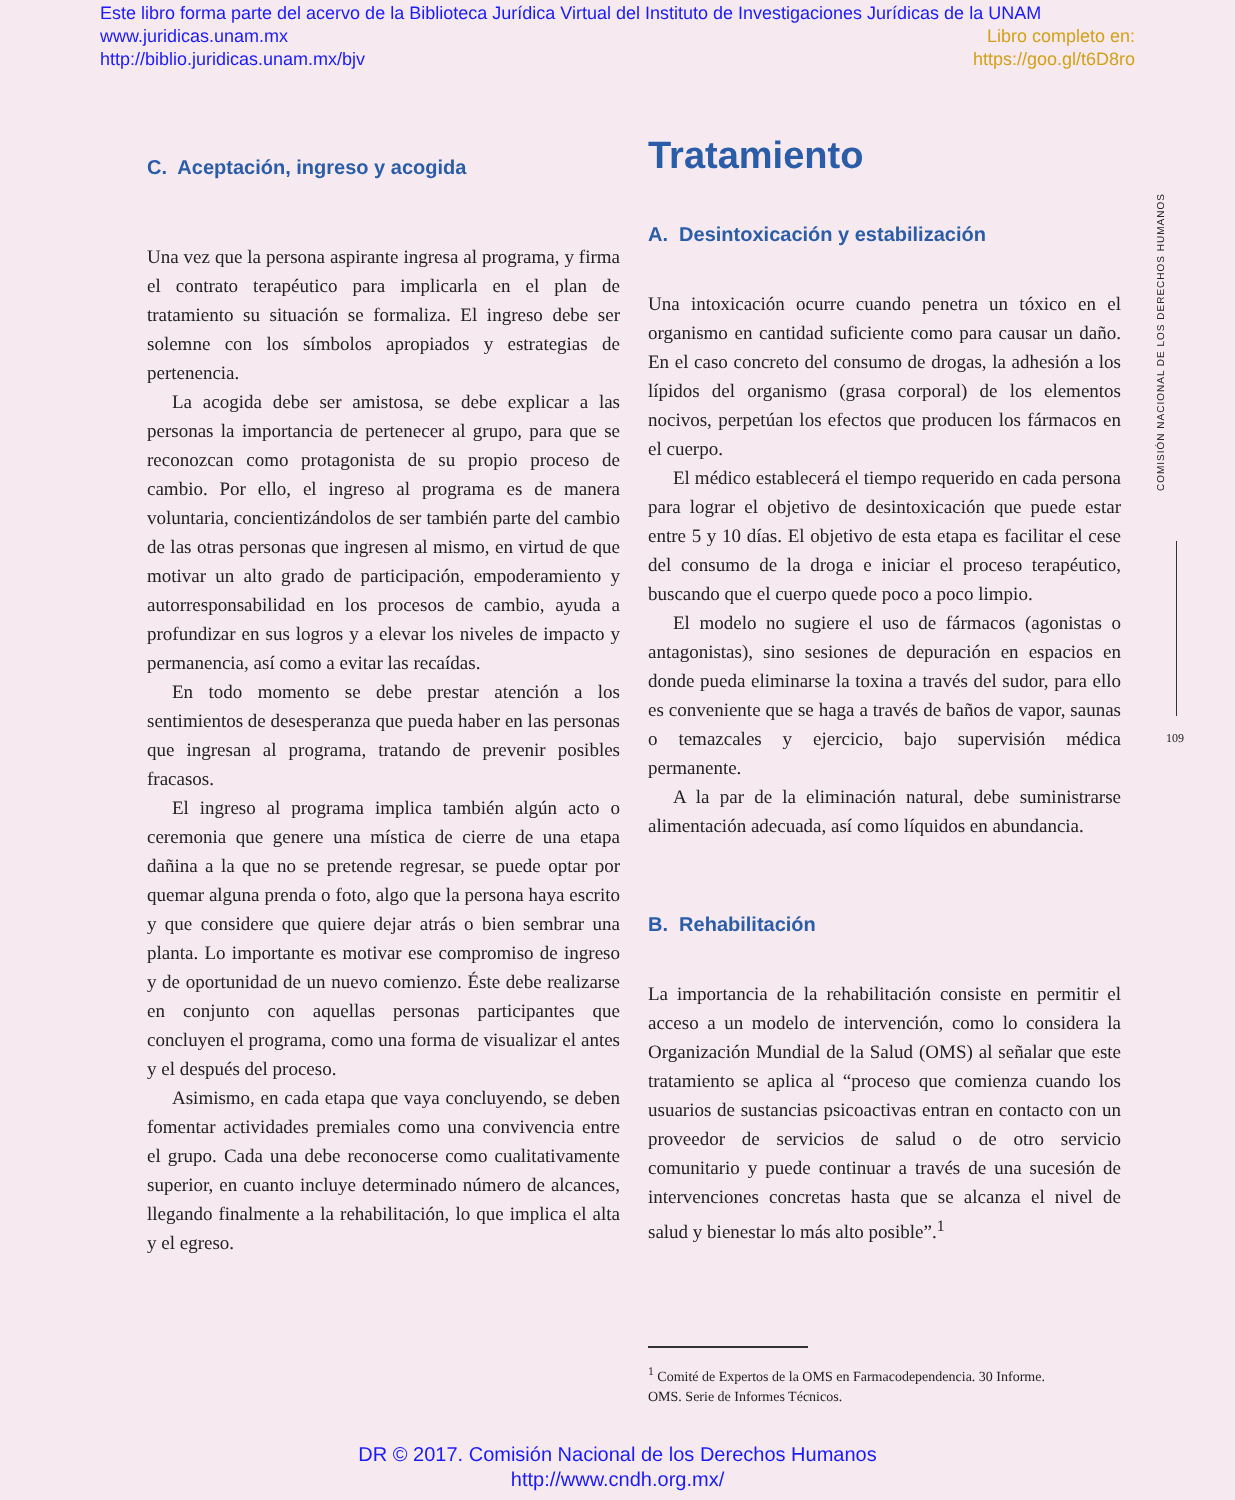Este libro forma parte del acervo de la Biblioteca Jurídica Virtual del Instituto de Investigaciones Jurídicas de la UNAM
www.juridicas.unam.mx Libro completo en:
http://biblio.juridicas.unam.mx/bjv https://goo.gl/t6D8ro
C. Aceptación, ingreso y acogida
Una vez que la persona aspirante ingresa al programa, y firma el contrato terapéutico para implicarla en el plan de tratamiento su situación se formaliza. El ingreso debe ser solemne con los símbolos apropiados y estrategias de pertenencia.
La acogida debe ser amistosa, se debe explicar a las personas la importancia de pertenecer al grupo, para que se reconozcan como protagonista de su propio proceso de cambio. Por ello, el ingreso al programa es de manera voluntaria, concientizándolos de ser también parte del cambio de las otras personas que ingresen al mismo, en virtud de que motivar un alto grado de participación, empoderamiento y autorresponsabilidad en los procesos de cambio, ayuda a profundizar en sus logros y a elevar los niveles de impacto y permanencia, así como a evitar las recaídas.
En todo momento se debe prestar atención a los sentimientos de desesperanza que pueda haber en las personas que ingresan al programa, tratando de prevenir posibles fracasos.
El ingreso al programa implica también algún acto o ceremonia que genere una mística de cierre de una etapa dañina a la que no se pretende regresar, se puede optar por quemar alguna prenda o foto, algo que la persona haya escrito y que considere que quiere dejar atrás o bien sembrar una planta. Lo importante es motivar ese compromiso de ingreso y de oportunidad de un nuevo comienzo. Éste debe realizarse en conjunto con aquellas personas participantes que concluyen el programa, como una forma de visualizar el antes y el después del proceso.
Asimismo, en cada etapa que vaya concluyendo, se deben fomentar actividades premiales como una convivencia entre el grupo. Cada una debe reconocerse como cualitativamente superior, en cuanto incluye determinado número de alcances, llegando finalmente a la rehabilitación, lo que implica el alta y el egreso.
Tratamiento
A. Desintoxicación y estabilización
Una intoxicación ocurre cuando penetra un tóxico en el organismo en cantidad suficiente como para causar un daño. En el caso concreto del consumo de drogas, la adhesión a los lípidos del organismo (grasa corporal) de los elementos nocivos, perpetúan los efectos que producen los fármacos en el cuerpo.
El médico establecerá el tiempo requerido en cada persona para lograr el objetivo de desintoxicación que puede estar entre 5 y 10 días. El objetivo de esta etapa es facilitar el cese del consumo de la droga e iniciar el proceso terapéutico, buscando que el cuerpo quede poco a poco limpio.
El modelo no sugiere el uso de fármacos (agonistas o antagonistas), sino sesiones de depuración en espacios en donde pueda eliminarse la toxina a través del sudor, para ello es conveniente que se haga a través de baños de vapor, saunas o temazcales y ejercicio, bajo supervisión médica permanente.
A la par de la eliminación natural, debe suministrarse alimentación adecuada, así como líquidos en abundancia.
B. Rehabilitación
La importancia de la rehabilitación consiste en permitir el acceso a un modelo de intervención, como lo considera la Organización Mundial de la Salud (OMS) al señalar que este tratamiento se aplica al “proceso que comienza cuando los usuarios de sustancias psicoactivas entran en contacto con un proveedor de servicios de salud o de otro servicio comunitario y puede continuar a través de una sucesión de intervenciones concretas hasta que se alcanza el nivel de salud y bienestar lo más alto posible”.<sup>1</sup>
<sup>1</sup> Comité de Expertos de la OMS en Farmacodependencia. 30 Informe.
OMS. Serie de Informes Técnicos.
COMISIÓN NACIONAL DE LOS DERECHOS HUMANOS
109
DR © 2017. Comisión Nacional de los Derechos Humanos
http://www.cndh.org.mx/